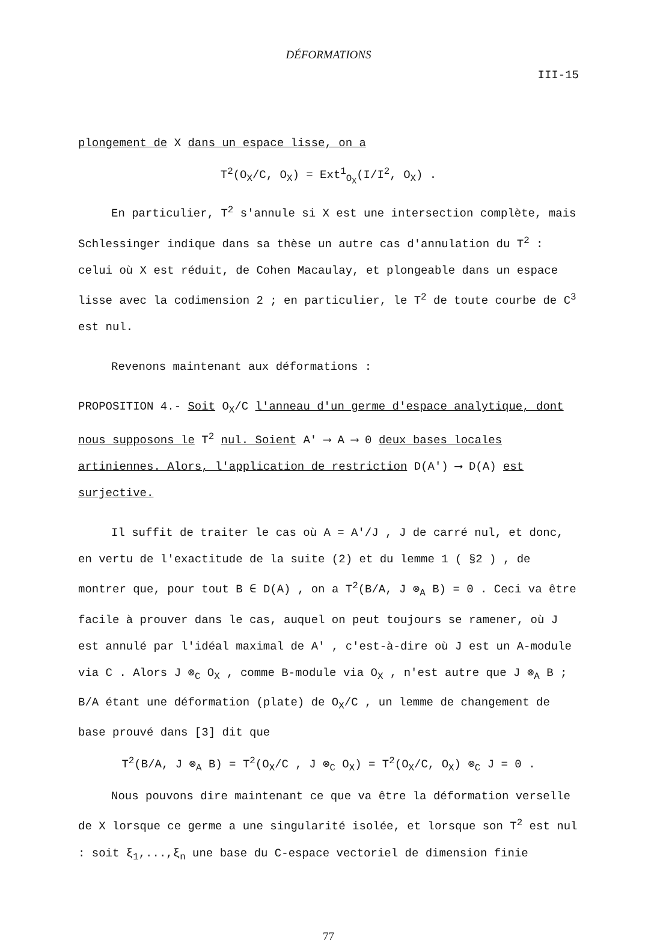DÉFORMATIONS
III-15
plongement de X dans un espace lisse, on a
T<sup>2</sup>(O<sub>X</sub>/C, O<sub>X</sub>) = Ext<sup>1</sup><sub>O<sub>X</sub></sub>(I/I<sup>2</sup>, O<sub>X</sub>) .
En particulier, T<sup>2</sup> s'annule si X est une intersection complète, mais Schlessinger indique dans sa thèse un autre cas d'annulation du T<sup>2</sup> : celui où X est réduit, de Cohen Macaulay, et plongeable dans un espace lisse avec la codimension 2 ; en particulier, le T<sup>2</sup> de toute courbe de C<sup>3</sup> est nul.
Revenons maintenant aux déformations :
PROPOSITION 4.- Soit O<sub>X</sub>/C l'anneau d'un germe d'espace analytique, dont nous supposons le T<sup>2</sup> nul. Soient A' ⟶ A ⟶ 0 deux bases locales artiniennes. Alors, l'application de restriction D(A') ⟶ D(A) est surjective.
Il suffit de traiter le cas où A = A'/J , J de carré nul, et donc, en vertu de l'exactitude de la suite (2) et du lemme 1 ( §2 ) , de montrer que, pour tout B ∈ D(A) , on a T<sup>2</sup>(B/A, J ⊗<sub>A</sub> B) = 0 . Ceci va être facile à prouver dans le cas, auquel on peut toujours se ramener, où J est annulé par l'idéal maximal de A' , c'est-à-dire où J est un A-module via C . Alors J ⊗<sub>C</sub> O<sub>X</sub> , comme B-module via O<sub>X</sub> , n'est autre que J ⊗<sub>A</sub> B ; B/A étant une déformation (plate) de O<sub>X</sub>/C , un lemme de changement de base prouvé dans [3] dit que
T<sup>2</sup>(B/A, J ⊗<sub>A</sub> B) = T<sup>2</sup>(O<sub>X</sub>/C , J ⊗<sub>C</sub> O<sub>X</sub>) = T<sup>2</sup>(O<sub>X</sub>/C, O<sub>X</sub>) ⊗<sub>C</sub> J = 0 .
Nous pouvons dire maintenant ce que va être la déformation verselle de X lorsque ce germe a une singularité isolée, et lorsque son T<sup>2</sup> est nul : soit ξ<sub>1</sub>,...,ξ<sub>n</sub> une base du C-espace vectoriel de dimension finie
77